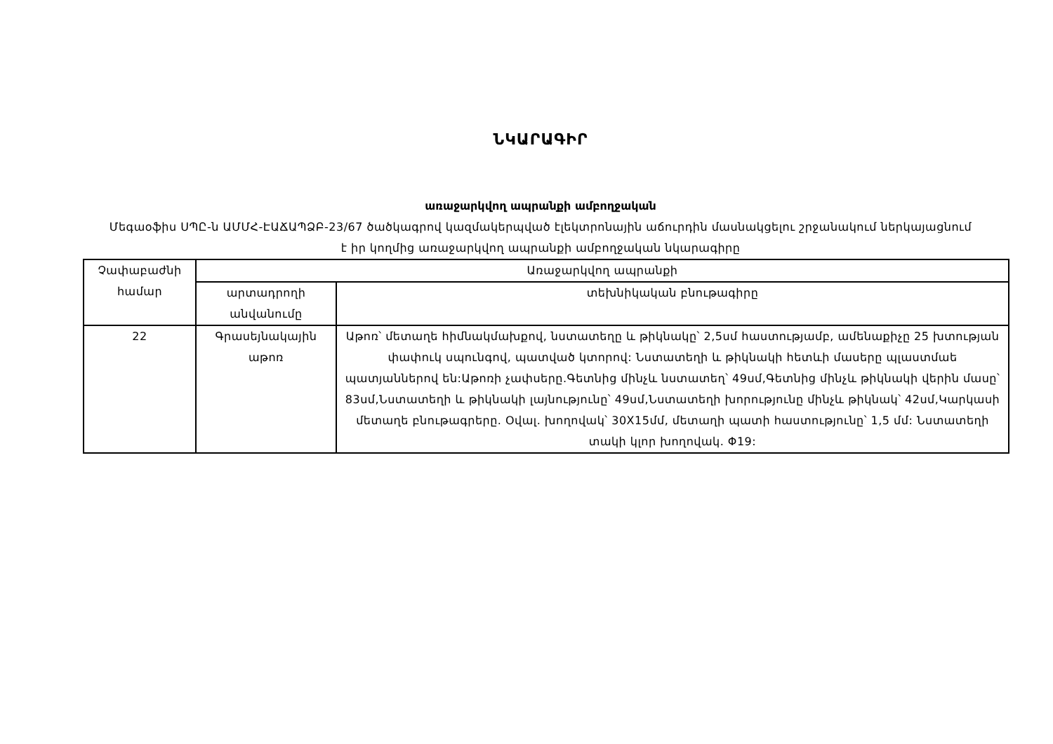ՆԿԱՐԱԳԻՐ
առաջարկվող ապրանքի ամբողջական
Մեգաօֆիս ՍՊԸ-ն ԱՄՄՀ-ԷԱՃԱՊՁԲ-23/67 ծածկագրով կազմակերպված էլեկտրոնային աճուրդին մասնակցելու շրջանակում ներկայացնում է իր կողմից առաջարկվող ապրանքի ամբողջական նկարագիրը
| Չափաբաժնի համար | Առաջարկվող ապրանքի | |
| --- | --- | --- |
| | արտադրողի անվանումը | տեխնիկական բնութագիրը |
| 22 | Գրասեյնակային աթոռ | Աթոռ՝ մետաղե հիմնակմախքով, նստատեղը և թիկնակը՝ 2,5սմ հաստությամբ, ամենաքիչը 25 խտության փափուկ սպունգով, պատված կտորով: Նստատեղի և թիկնակի հետևի մասերը պլաստմաե պատյաններով են:Աթոռի չափսերը.Գետնից մինչև նստատեղ՝ 49սմ,Գետնից մինչև թիկնակի վերին մասը՝ 83սմ,Նստատեղի և թիկնակի լայնությունը՝ 49սմ,Նստատեղի խորությունը մինչև թիկնակ՝ 42սմ,Կարկասի մետաղե բնութագրերը. Օվալ. խողովակ՝ 30X15մմ, մետաղի պատի հաստությունը՝ 1,5 մմ: Նստատեղի տակի կլոր խողովակ. Φ19: |